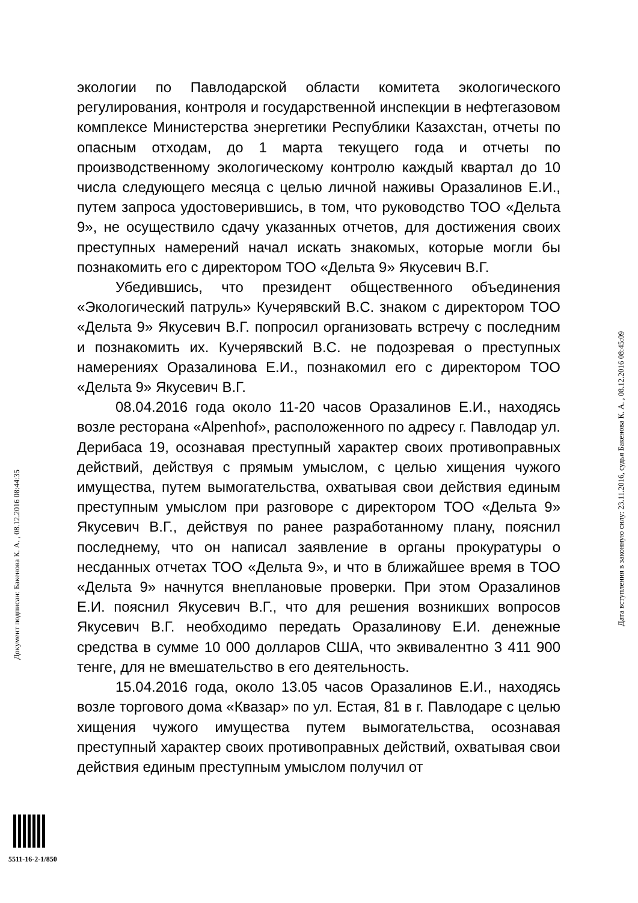экологии по Павлодарской области комитета экологического регулирования, контроля и государственной инспекции в нефтегазовом комплексе Министерства энергетики Республики Казахстан, отчеты по опасным отходам, до 1 марта текущего года и отчеты по производственному экологическому контролю каждый квартал до 10 числа следующего месяца с целью личной наживы Оразалинов Е.И., путем запроса удостоверившись, в том, что руководство ТОО «Дельта 9», не осуществило сдачу указанных отчетов, для достижения своих преступных намерений начал искать знакомых, которые могли бы познакомить его с директором ТОО «Дельта 9» Якусевич В.Г.
Убедившись, что президент общественного объединения «Экологический патруль» Кучерявский В.С. знаком с директором ТОО «Дельта 9» Якусевич В.Г. попросил организовать встречу с последним и познакомить их. Кучерявский В.С. не подозревая о преступных намерениях Оразалинова Е.И., познакомил его с директором ТОО «Дельта 9» Якусевич В.Г.
08.04.2016 года около 11-20 часов Оразалинов Е.И., находясь возле ресторана «Alpenhof», расположенного по адресу г. Павлодар ул. Дерибаса 19, осознавая преступный характер своих противоправных действий, действуя с прямым умыслом, с целью хищения чужого имущества, путем вымогательства, охватывая свои действия единым преступным умыслом при разговоре с директором ТОО «Дельта 9» Якусевич В.Г., действуя по ранее разработанному плану, пояснил последнему, что он написал заявление в органы прокуратуры о несданных отчетах ТОО «Дельта 9», и что в ближайшее время в ТОО «Дельта 9» начнутся внеплановые проверки. При этом Оразалинов Е.И. пояснил Якусевич В.Г., что для решения возникших вопросов Якусевич В.Г. необходимо передать Оразалинову Е.И. денежные средства в сумме 10 000 долларов США, что эквивалентно 3 411 900 тенге, для не вмешательство в его деятельность.
15.04.2016 года, около 13.05 часов Оразалинов Е.И., находясь возле торгового дома «Квазар» по ул. Естая, 81 в г. Павлодаре с целью хищения чужого имущества путем вымогательства, осознавая преступный характер своих противоправных действий, охватывая свои действия единым преступным умыслом получил от
Документ подписан: Бакенова К. А. , 08.12.2016 08:44:35
Дата вступления в законную силу: 23.11.2016, судья Бакенова К. А. , 08.12.2016 08:45:09
5511-16-2-1/850